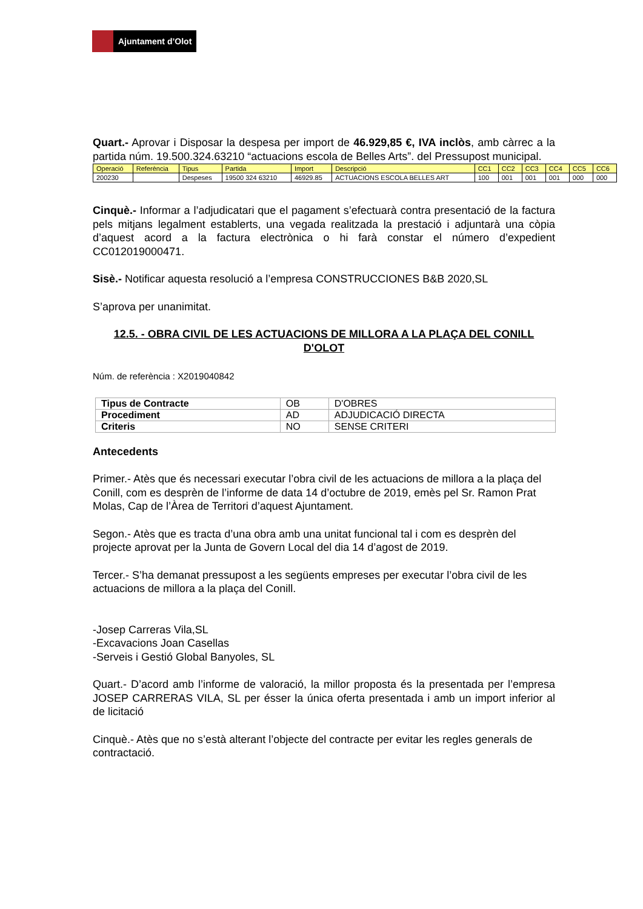Ajuntament d’Olot
Quart.- Aprovar i Disposar la despesa per import de 46.929,85 €, IVA inclòs, amb càrrec a la partida núm. 19.500.324.63210 “actuacions escola de Belles Arts”. del Pressupost municipal.
| Operació | Referència | Tipus | Partida | Import | Descripció | CC1 | CC2 | CC3 | CC4 | CC5 | CC6 |
| 200230 | | Despeses | 19500 324 63210 | 46929.85 | ACTUACIONS ESCOLA BELLES ART | 100 | 001 | 001 | 001 | 000 | 000 |
Cinquè.- Informar a l’adjudicatari que el pagament s’efectuarà contra presentació de la factura pels mitjans legalment establerts, una vegada realitzada la prestació i adjuntarà una còpia d’aquest acord a la factura electrònica o hi farà constar el número d’expedient CC012019000471.
Sisè.- Notificar aquesta resolució a l’empresa CONSTRUCCIONES B&B 2020,SL
S’aprova per unanimitat.
12.5. - OBRA CIVIL DE LES ACTUACIONS DE MILLORA A LA PLAÇA DEL CONILL D'OLOT
Núm. de referència : X2019040842
| Tipus de Contracte | OB | D'OBRES |
| Procediment | AD | ADJUDICACIÓ DIRECTA |
| Criteris | NO | SENSE CRITERI |
Antecedents
Primer.- Atès que és necessari executar l’obra civil de les actuacions de millora a la plaça del Conill, com es desprèn de l’informe de data 14 d’octubre de 2019, emès pel Sr. Ramon Prat Molas, Cap de l’Àrea de Territori d’aquest Ajuntament.
Segon.- Atès que es tracta d’una obra amb una unitat funcional tal i com es desprèn del projecte aprovat per la Junta de Govern Local del dia 14 d’agost de 2019.
Tercer.- S’ha demanat pressupost a les següents empreses per executar l’obra civil de les actuacions de millora a la plaça del Conill.
-Josep Carreras Vila,SL
-Excavacions Joan Casellas
-Serveis i Gestió Global Banyoles, SL
Quart.- D’acord amb l’informe de valoració, la millor proposta és la presentada per l’empresa JOSEP CARRERAS VILA, SL per ésser la única oferta presentada i amb un import inferior al de licitació
Cinquè.- Atès que no s’està alterant l’objecte del contracte per evitar les regles generals de contractació.